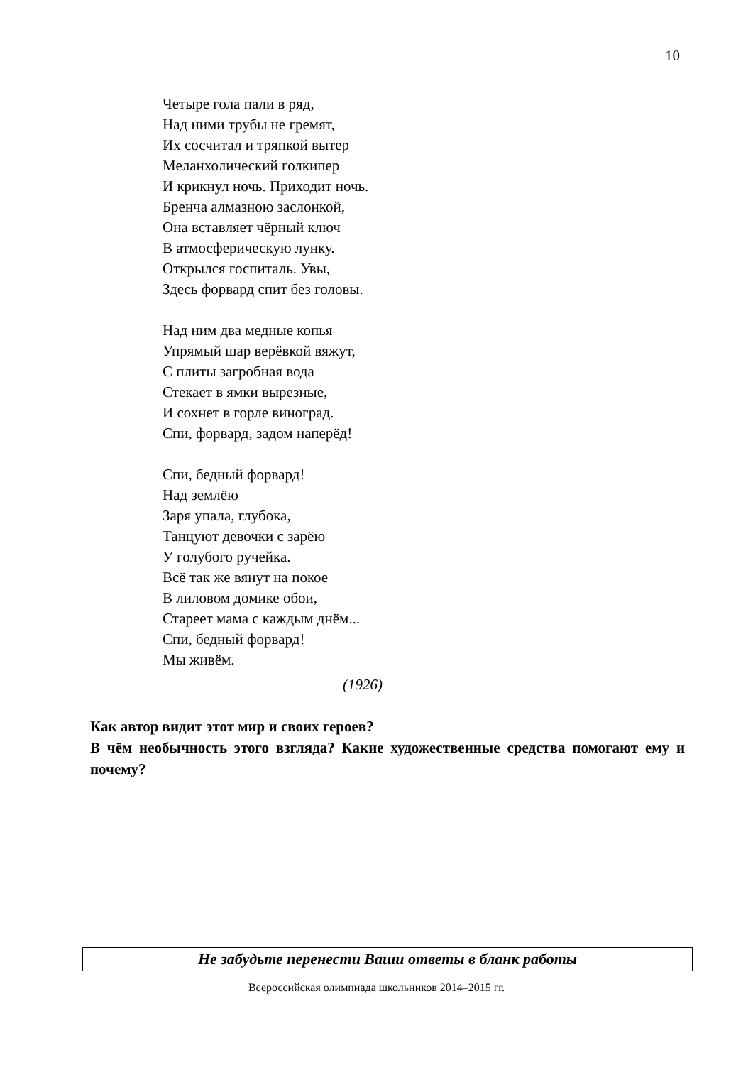10
Четыре гола пали в ряд,
Над ними трубы не гремят,
Их сосчитал и тряпкой вытер
Меланхолический голкипер
И крикнул ночь. Приходит ночь.
Бренча алмазною заслонкой,
Она вставляет чёрный ключ
В атмосферическую лунку.
Открылся госпиталь. Увы,
Здесь форвард спит без головы.
Над ним два медные копья
Упрямый шар верёвкой вяжут,
С плиты загробная вода
Стекает в ямки вырезные,
И сохнет в горле виноград.
Спи, форвард, задом наперёд!
Спи, бедный форвард!
Над землёю
Заря упала, глубока,
Танцуют девочки с зарёю
У голубого ручейка.
Всё так же вянут на покое
В лиловом домике обои,
Стареет мама с каждым днём...
Спи, бедный форвард!
Мы живём.
(1926)
Как автор видит этот мир и своих героев?
В чём необычность этого взгляда? Какие художественные средства помогают ему и почему?
Не забудьте перенести Ваши ответы в бланк работы
Всероссийская олимпиада школьников 2014–2015 гг.